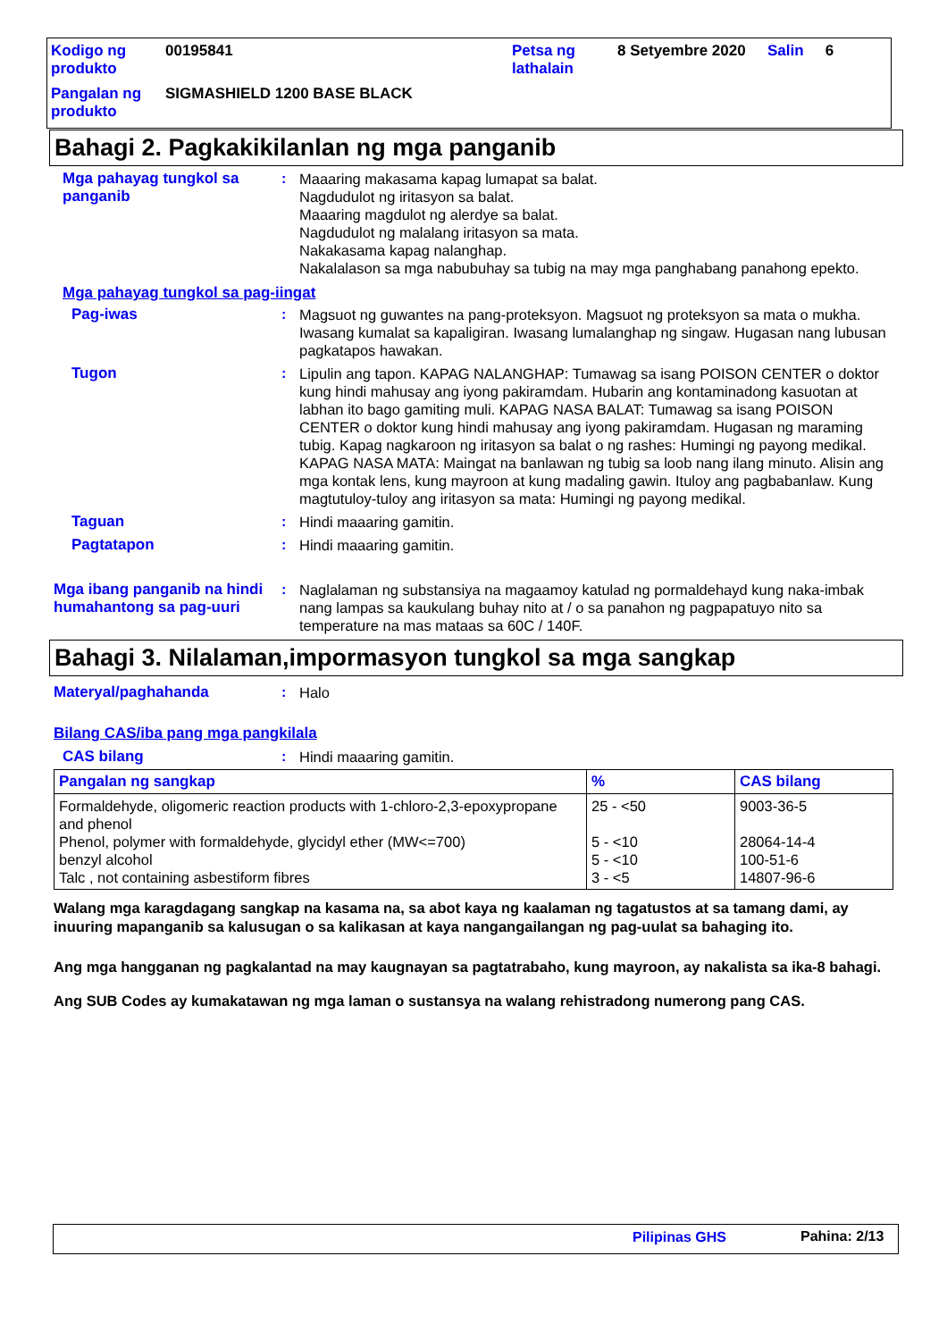| Kodigo ng produkto | 00195841 | Petsa ng lathalain | 8 Setyembre 2020 | Salin | 6 |
| Pangalan ng produkto | SIGMASHIELD 1200 BASE BLACK | | | | |
Bahagi 2. Pagkakikilanlan ng mga panganib
Mga pahayag tungkol sa panganib
: Maaaring makasama kapag lumapat sa balat.
Nagdudulot ng iritasyon sa balat.
Maaaring magdulot ng alerdye sa balat.
Nagdudulot ng malalang iritasyon sa mata.
Nakakasama kapag nalanghap.
Nakalalason sa mga nabubuhay sa tubig na may mga panghabang panahong epekto.
Mga pahayag tungkol sa pag-iingat
Pag-iwas : Magsuot ng guwantes na pang-proteksyon. Magsuot ng proteksyon sa mata o mukha. Iwasang kumalat sa kapaligiran. Iwasang lumalanghap ng singaw. Hugasan nang lubusan pagkatapos hawakan.
Tugon : Lipulin ang tapon. KAPAG NALANGHAP: Tumawag sa isang POISON CENTER o doktor kung hindi mahusay ang iyong pakiramdam. Hubarin ang kontaminadong kasuotan at labhan ito bago gamiting muli. KAPAG NASA BALAT: Tumawag sa isang POISON CENTER o doktor kung hindi mahusay ang iyong pakiramdam. Hugasan ng maraming tubig. Kapag nagkaroon ng iritasyon sa balat o ng rashes: Humingi ng payong medikal. KAPAG NASA MATA: Maingat na banlawan ng tubig sa loob nang ilang minuto. Alisin ang mga kontak lens, kung mayroon at kung madaling gawin. Ituloy ang pagbabanlaw. Kung magtutuloy-tuloy ang iritasyon sa mata: Humingi ng payong medikal.
Taguan : Hindi maaaring gamitin.
Pagtatapon : Hindi maaaring gamitin.
Mga ibang panganib na hindi humahantong sa pag-uuri
: Naglalaman ng substansiya na magaamoy katulad ng pormaldehayd kung naka-imbak nang lampas sa kaukulang buhay nito at / o sa panahon ng pagpapatuyo nito sa temperature na mas mataas sa 60C / 140F.
Bahagi 3. Nilalaman,impormasyon tungkol sa mga sangkap
Materyal/paghahanda : Halo
Bilang CAS/iba pang mga pangkilala
CAS bilang : Hindi maaaring gamitin.
| Pangalan ng sangkap | % | CAS bilang |
| --- | --- | --- |
| Formaldehyde, oligomeric reaction products with 1-chloro-2,3-epoxypropane and phenol Phenol, polymer with formaldehyde, glycidyl ether (MW<=700) benzyl alcohol Talc , not containing asbestiform fibres | 25 - <50 5 - <10 5 - <10 3 - <5 | 9003-36-5 28064-14-4 100-51-6 14807-96-6 |
Walang mga karagdagang sangkap na kasama na, sa abot kaya ng kaalaman ng tagatustos at sa tamang dami, ay inuuring mapanganib sa kalusugan o sa kalikasan at kaya nangangailangan ng pag-uulat sa bahaging ito.
Ang mga hangganan ng pagkalantad na may kaugnayan sa pagtatrabaho, kung mayroon, ay nakalista sa ika-8 bahagi.
Ang SUB Codes ay kumakatawan ng mga laman o sustansya na walang rehistradong numerong pang CAS.
Pilipinas GHS Pahina: 2/13